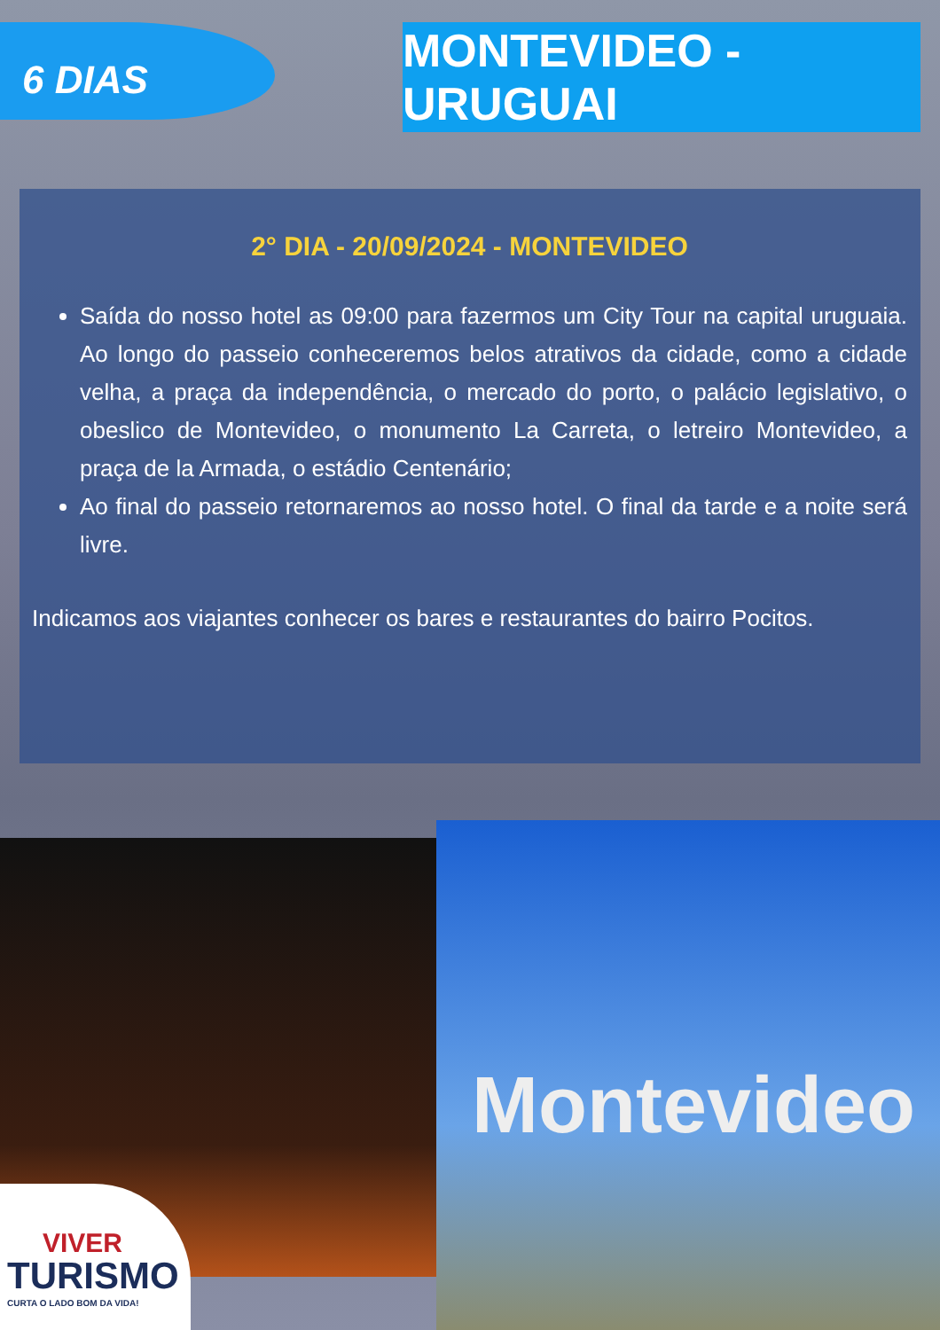6 DIAS
MONTEVIDEO - URUGUAI
2° DIA - 20/09/2024 - MONTEVIDEO
Saída do nosso hotel as 09:00 para fazermos um City Tour na capital uruguaia. Ao longo do passeio conheceremos belos atrativos da cidade, como a cidade velha, a praça da independência, o mercado do porto, o palácio legislativo, o obeslico de Montevideo, o monumento La Carreta, o letreiro Montevideo, a praça de la Armada, o estádio Centenário;
Ao final do passeio retornaremos ao nosso hotel. O final da tarde e a noite será livre.
Indicamos aos viajantes conhecer os bares e restaurantes do bairro Pocitos.
Montevideo
VIVER
TURISMO
CURTA O LADO BOM DA VIDA!